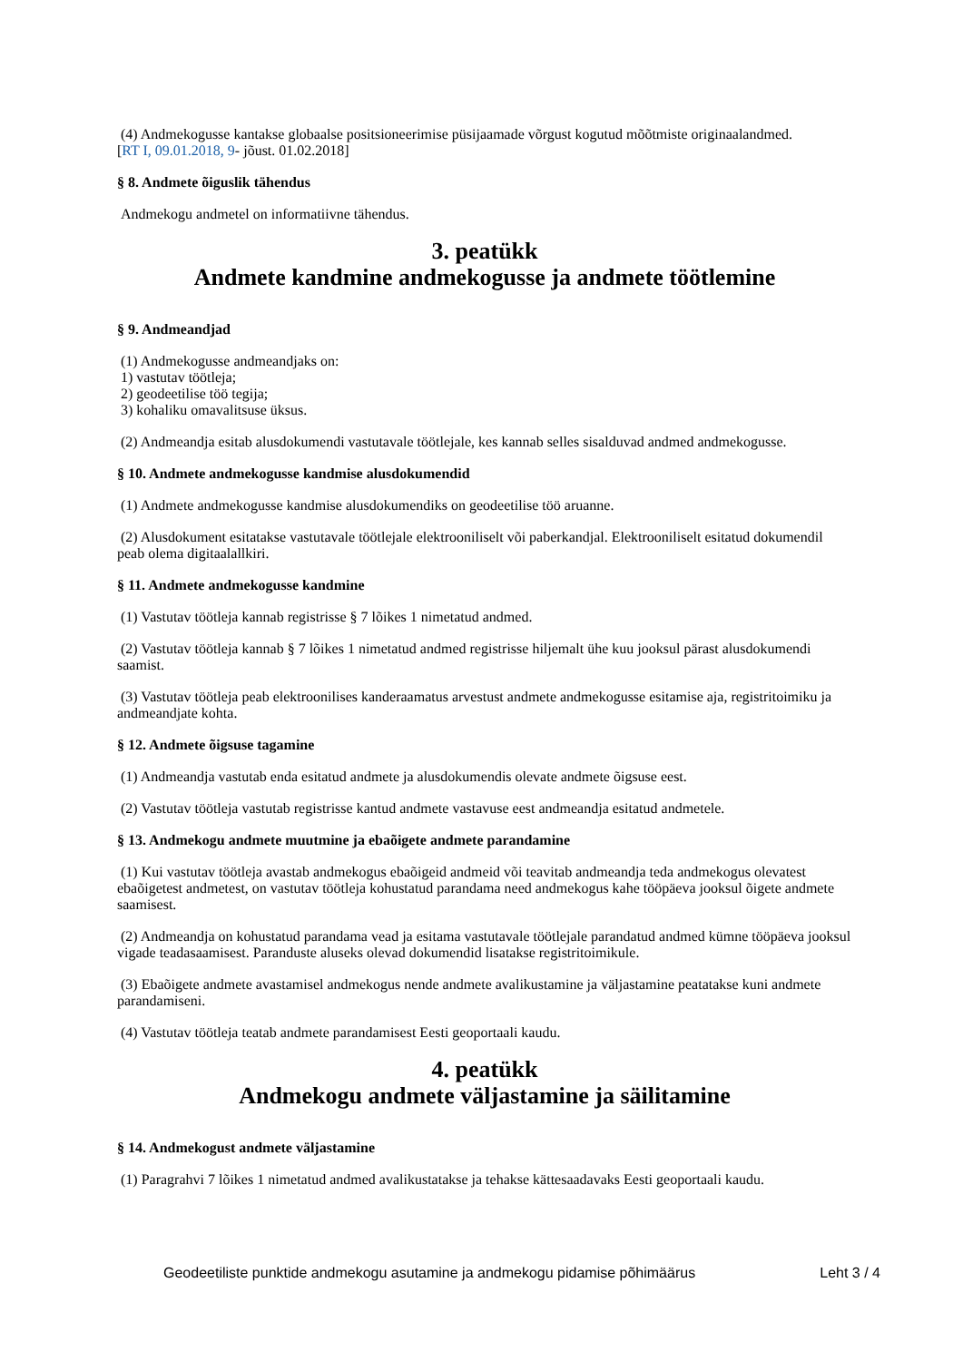(4) Andmekogusse kantakse globaalse positsioneerimise püsijaamade võrgust kogutud mõõtmiste originaalandmed.
[RT I, 09.01.2018, 9- jõust. 01.02.2018]
§ 8. Andmete õiguslik tähendus
Andmekogu andmetel on informatiivne tähendus.
3. peatükk
Andmete kandmine andmekogusse ja andmete töötlemine
§ 9. Andmeandjad
(1) Andmekogusse andmeandjaks on:
1) vastutav töötleja;
2) geodeetilise töö tegija;
3) kohaliku omavalitsuse üksus.
(2) Andmeandja esitab alusdokumendi vastutavale töötlejale, kes kannab selles sisalduvad andmed andmekogusse.
§ 10. Andmete andmekogusse kandmise alusdokumendid
(1) Andmete andmekogusse kandmise alusdokumendiks on geodeetilise töö aruanne.
(2) Alusdokument esitatakse vastutavale töötlejale elektrooniliselt või paberkandjal. Elektrooniliselt esitatud dokumendil peab olema digitaalallkiri.
§ 11. Andmete andmekogusse kandmine
(1) Vastutav töötleja kannab registrisse § 7 lõikes 1 nimetatud andmed.
(2) Vastutav töötleja kannab § 7 lõikes 1 nimetatud andmed registrisse hiljemalt ühe kuu jooksul pärast alusdokumendi saamist.
(3) Vastutav töötleja peab elektroonilises kanderaamatus arvestust andmete andmekogusse esitamise aja, registritoimiku ja andmeandjate kohta.
§ 12. Andmete õigsuse tagamine
(1) Andmeandja vastutab enda esitatud andmete ja alusdokumendis olevate andmete õigsuse eest.
(2) Vastutav töötleja vastutab registrisse kantud andmete vastavuse eest andmeandja esitatud andmetele.
§ 13. Andmekogu andmete muutmine ja ebaõigete andmete parandamine
(1) Kui vastutav töötleja avastab andmekogus ebaõigeid andmeid või teavitab andmeandja teda andmekogus olevatest ebaõigetest andmetest, on vastutav töötleja kohustatud parandama need andmekogus kahe tööpäeva jooksul õigete andmete saamisest.
(2) Andmeandja on kohustatud parandama vead ja esitama vastutavale töötlejale parandatud andmed kümne tööpäeva jooksul vigade teadasaamisest. Paranduste aluseks olevad dokumendid lisatakse registritoimikule.
(3) Ebaõigete andmete avastamisel andmekogus nende andmete avalikustamine ja väljastamine peatatakse kuni andmete parandamiseni.
(4) Vastutav töötleja teatab andmete parandamisest Eesti geoportaali kaudu.
4. peatükk
Andmekogu andmete väljastamine ja säilitamine
§ 14. Andmekogust andmete väljastamine
(1) Paragrahvi 7 lõikes 1 nimetatud andmed avalikustatakse ja tehakse kättesaadavaks Eesti geoportaali kaudu.
Geodeetiliste punktide andmekogu asutamine ja andmekogu pidamise põhimäärus Leht 3 / 4